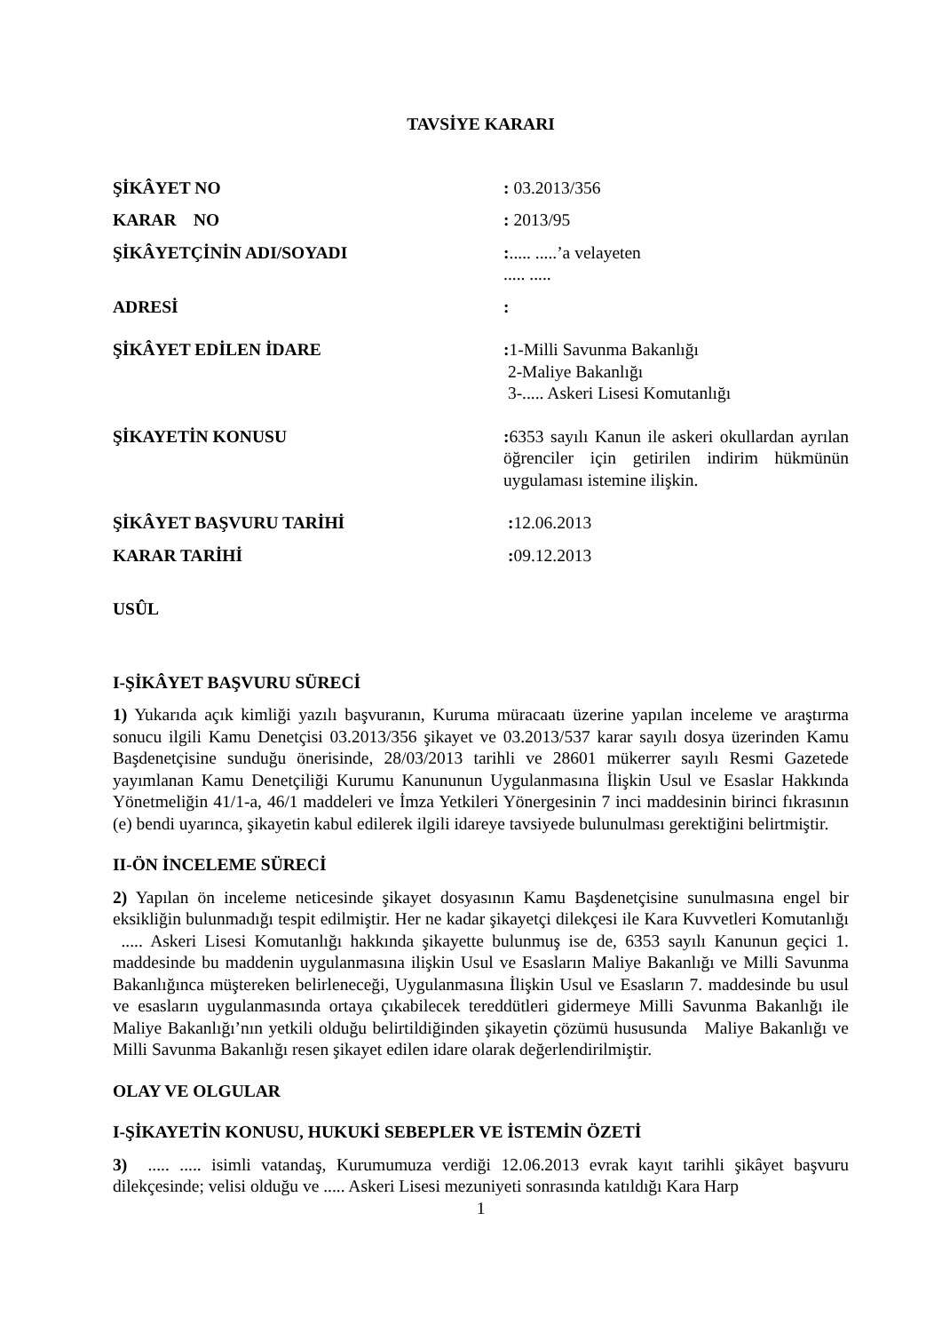TAVSİYE KARARI
ŞİKÂYET NO : 03.2013/356
KARAR NO : 2013/95
ŞİKÂYETÇİNİN ADI/SOYADI :..... .....’a velayeten
..... .....
ADRESİ :
ŞİKÂYET EDİLEN İDARE : 1-Milli Savunma Bakanlığı
2-Maliye Bakanlığı
3-..... Askeri Lisesi Komutanlığı
ŞİKAYETİN KONUSU : 6353 sayılı Kanun ile askeri okullardan ayrılan öğrenciler için getirilen indirim hükmünün uygulaması istemine ilişkin.
ŞİKÂYET BAŞVURU TARİHİ : 12.06.2013
KARAR TARİHİ : 09.12.2013
USÛL
I-ŞİKÂYET BAŞVURU SÜRECİ
1) Yukarıda açık kimliği yazılı başvuranın, Kuruma müracaatı üzerine yapılan inceleme ve araştırma sonucu ilgili Kamu Denetçisi 03.2013/356 şikayet ve 03.2013/537 karar sayılı dosya üzerinden Kamu Başdenetçisine sunduğu önerisinde, 28/03/2013 tarihli ve 28601 mükerrer sayılı Resmi Gazetede yayımlanan Kamu Denetçiliği Kurumu Kanununun Uygulanmasına İlişkin Usul ve Esaslar Hakkında Yönetmeliğin 41/1-a, 46/1 maddeleri ve İmza Yetkileri Yönergesinin 7 inci maddesinin birinci fıkrasının (e) bendi uyarınca, şikayetin kabul edilerek ilgili idareye tavsiyede bulunulması gerektiğini belirtmiştir.
II-ÖN İNCELEME SÜRECİ
2) Yapılan ön inceleme neticesinde şikayet dosyasının Kamu Başdenetçisine sunulmasına engel bir eksikliğin bulunmadığı tespit edilmiştir. Her ne kadar şikayetçi dilekçesi ile Kara Kuvvetleri Komutanlığı ..... Askeri Lisesi Komutanlığı hakkında şikayette bulunmuş ise de, 6353 sayılı Kanunun geçici 1. maddesinde bu maddenin uygulanmasına ilişkin Usul ve Esasların Maliye Bakanlığı ve Milli Savunma Bakanlığınca müştereken belirleneceği, Uygulanmasına İlişkin Usul ve Esasların 7. maddesinde bu usul ve esasların uygulanmasında ortaya çıkabilecek tereddütleri gidermeye Milli Savunma Bakanlığı ile Maliye Bakanlığı’nın yetkili olduğu belirtildiğinden şikayetin çözümü hususunda Maliye Bakanlığı ve Milli Savunma Bakanlığı resen şikayet edilen idare olarak değerlendirilmiştir.
OLAY VE OLGULAR
I-ŞİKAYETİN KONUSU, HUKUKİ SEBEPLER VE İSTEMİN ÖZETİ
3) ..... ..... isimli vatandaş, Kurumumuza verdiği 12.06.2013 evrak kayıt tarihli şikâyet başvuru dilekçesinde; velisi olduğu ve ..... Askeri Lisesi mezuniyeti sonrasında katıldığı Kara Harp
1